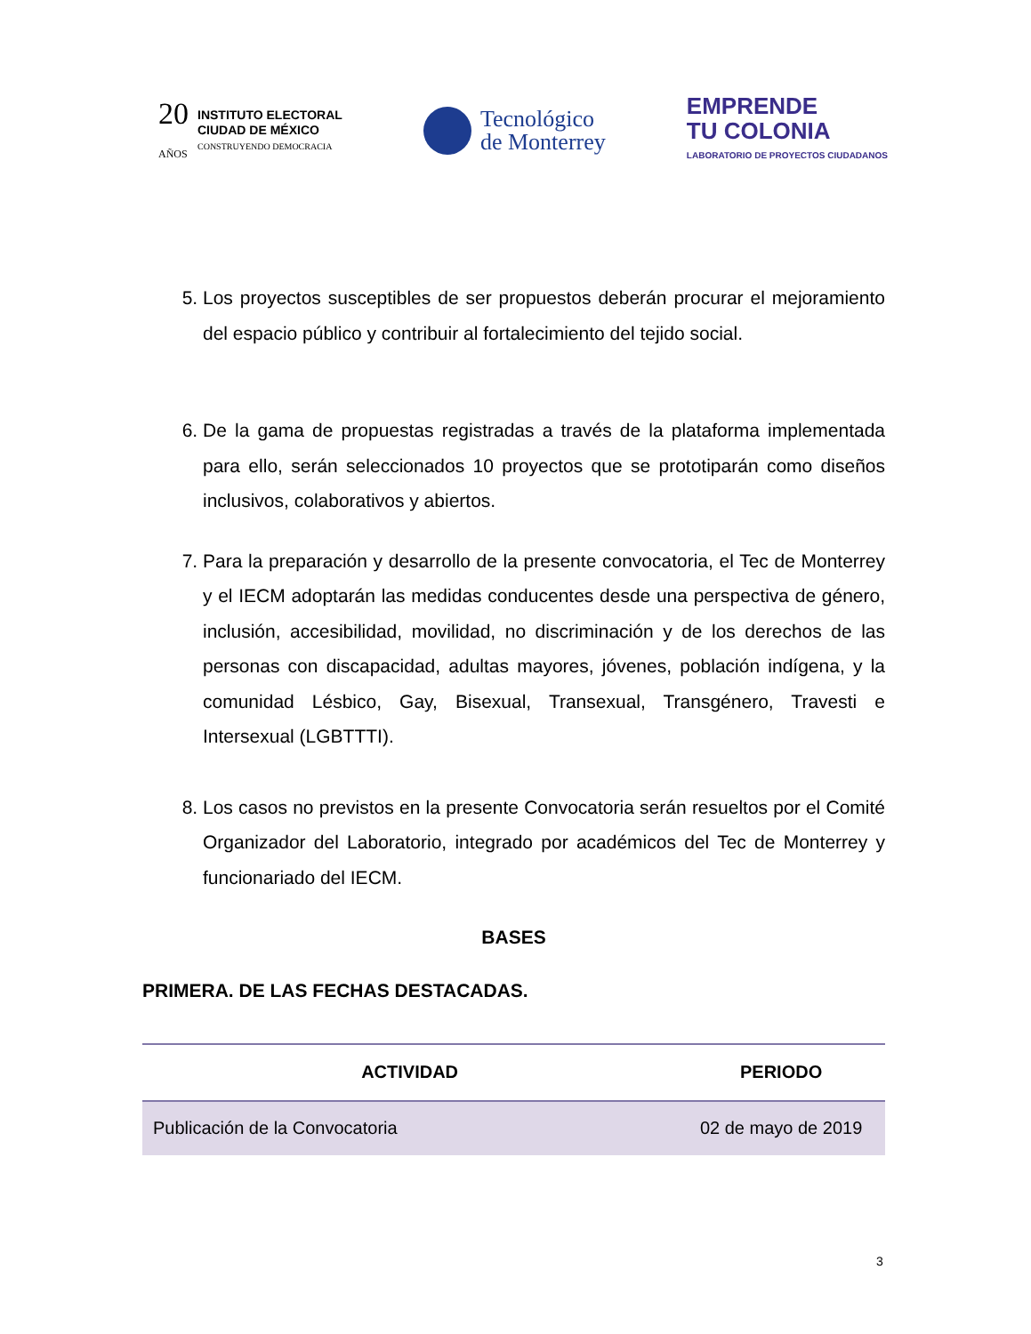20
AÑOS
INSTITUTO ELECTORAL
CIUDAD DE MÉXICO
CONSTRUYENDO DEMOCRACIA
Tecnológico
de Monterrey
EMPRENDE
TU COLONIA
LABORATORIO DE PROYECTOS CIUDADANOS
5. Los proyectos susceptibles de ser propuestos deberán procurar el mejoramiento del espacio público y contribuir al fortalecimiento del tejido social.
6. De la gama de propuestas registradas a través de la plataforma implementada para ello, serán seleccionados 10 proyectos que se prototiparán como diseños inclusivos, colaborativos y abiertos.
7. Para la preparación y desarrollo de la presente convocatoria, el Tec de Monterrey y el IECM adoptarán las medidas conducentes desde una perspectiva de género, inclusión, accesibilidad, movilidad, no discriminación y de los derechos de las personas con discapacidad, adultas mayores, jóvenes, población indígena, y la comunidad Lésbico, Gay, Bisexual, Transexual, Transgénero, Travesti e Intersexual (LGBTTTI).
8. Los casos no previstos en la presente Convocatoria serán resueltos por el Comité Organizador del Laboratorio, integrado por académicos del Tec de Monterrey y funcionariado del IECM.
BASES
PRIMERA. DE LAS FECHAS DESTACADAS.
| ACTIVIDAD | PERIODO |
| --- | --- |
| Publicación de la Convocatoria | 02 de mayo de 2019 |
3